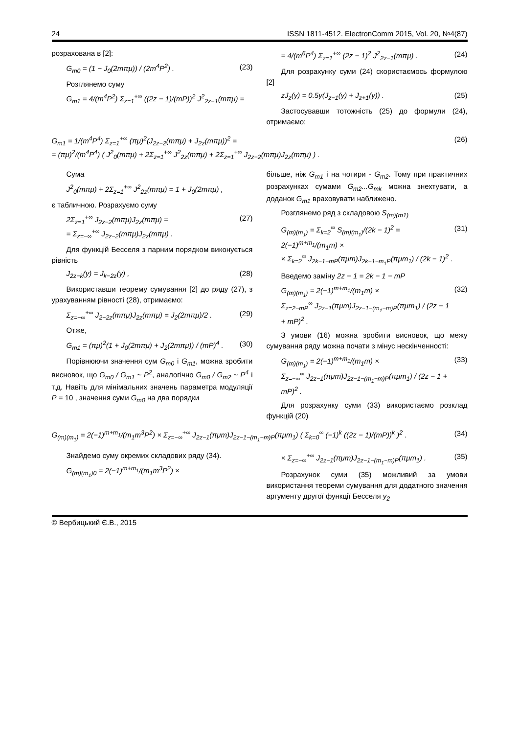24 ISSN 1811-4512. ElectronComm 2015, Vol. 20, №4(87)
розрахована в [2]:
G<sub>m0</sub> = (1 − J<sub>0</sub>(2mπμ)) / (2m<sup>4</sup>P<sup>2</sup>) . (23)
Розглянемо суму
G<sub>m1</sub> = 4/(m<sup>4</sup>P<sup>2</sup>) Σ<sub>z=1</sub><sup>+∞</sup> ((2z − 1)/(mP))<sup>2</sup> J<sup>2</sup><sub>2z−1</sub>(mπμ) =
= 4/(m<sup>6</sup>P<sup>4</sup>) Σ<sub>z=1</sub><sup>+∞</sup> (2z − 1)<sup>2</sup> J<sup>2</sup><sub>2z−1</sub>(mπμ) . (24)
Для розрахунку суми (24) скористаємось формулою [2]
zJ<sub>z</sub>(y) = 0.5y(J<sub>z−1</sub>(y) + J<sub>z+1</sub>(y)) . (25)
Застосувавши тотожність (25) до формули (24), отримаємо:
G<sub>m1</sub> = 1/(m<sup>4</sup>P<sup>4</sup>) Σ<sub>z=1</sub><sup>+∞</sup> (πμ)<sup>2</sup>(J<sub>2z−2</sub>(mπμ) + J<sub>2z</sub>(mπμ))<sup>2</sup> =
= (πμ)<sup>2</sup>/(m<sup>4</sup>P<sup>4</sup>) ( J<sup>2</sup><sub>0</sub>(mπμ) + 2Σ<sub>z=1</sub><sup>+∞</sup> J<sup>2</sup><sub>2z</sub>(mπμ) + 2Σ<sub>z=1</sub><sup>+∞</sup> J<sub>2z−2</sub>(mπμ)J<sub>2z</sub>(mπμ) ) . (26)
Сума
J<sup>2</sup><sub>0</sub>(mπμ) + 2Σ<sub>z=1</sub><sup>+∞</sup> J<sup>2</sup><sub>2z</sub>(mπμ) = 1 + J<sub>0</sub>(2mπμ) ,
є табличною. Розрахуємо суму
2Σ<sub>z=1</sub><sup>+∞</sup> J<sub>2z−2</sub>(mπμ)J<sub>2z</sub>(mπμ) =
= Σ<sub>z=−∞</sub><sup>+∞</sup> J<sub>2z−2</sub>(mπμ)J<sub>2z</sub>(mπμ) . (27)
Для функцій Бесселя з парним порядком виконується рівність
J<sub>2z−k</sub>(y) = J<sub>k−2z</sub>(y) , (28)
Використавши теорему сумування [2] до ряду (27), з урахуванням рівності (28), отримаємо:
Σ<sub>z=−∞</sub><sup>+∞</sup> J<sub>2−2z</sub>(mπμ)J<sub>2z</sub>(mπμ) = J<sub>2</sub>(2mπμ)/2 . (29)
Отже,
G<sub>m1</sub> = (πμ)<sup>2</sup>(1 + J<sub>0</sub>(2mπμ) + J<sub>2</sub>(2mπμ)) / (mP)<sup>4</sup> . (30)
Порівнюючи значення сум G<sub>m0</sub> і G<sub>m1</sub>, можна зробити висновок, що G<sub>m0</sub> / G<sub>m1</sub> ~ P<sup>2</sup>, аналогічно G<sub>m0</sub> / G<sub>m2</sub> ~ P<sup>4</sup> і т.д. Навіть для мінімальних значень параметра модуляції P = 10 , значення суми G<sub>m0</sub> на два порядки
більше, ніж G<sub>m1</sub> і на чотири - G<sub>m2</sub>. Тому при практичних розрахунках сумами G<sub>m2</sub>...G<sub>mk</sub> можна знехтувати, а доданок G<sub>m1</sub> враховувати наближено.
Розглянемо ряд з складовою S<sub>(m)(m1)</sub>
G<sub>(m)(m<sub>1</sub>)</sub> = Σ<sub>k=2</sub><sup>∞</sup> S<sub>(m)(m<sub>1</sub>)</sub>/(2k − 1)<sup>2</sup> = 2(−1)<sup>m+m<sub>1</sub></sup>/(m<sub>1</sub>m) ×
× Σ<sub>k=2</sub><sup>∞</sup> J<sub>2k−1−mP</sub>(πμm)J<sub>2k−1−m<sub>1</sub>P</sub>(πμm<sub>1</sub>) / (2k − 1)<sup>2</sup> . (31)
Введемо заміну 2z − 1 = 2k − 1 − mP
G<sub>(m)(m<sub>1</sub>)</sub> = 2(−1)<sup>m+m<sub>1</sub></sup>/(m<sub>1</sub>m) ×
Σ<sub>z=2−mP</sub><sup>∞</sup> J<sub>2z−1</sub>(πμm)J<sub>2z−1−(m<sub>1</sub>−m)P</sub>(πμm<sub>1</sub>) / (2z − 1 + mP)<sup>2</sup> . (32)
З умови (16) можна зробити висновок, що межу сумування ряду можна почати з мінус нескінченності:
G<sub>(m)(m<sub>1</sub>)</sub> = 2(−1)<sup>m+m<sub>1</sub></sup>/(m<sub>1</sub>m) ×
Σ<sub>z=−∞</sub><sup>∞</sup> J<sub>2z−1</sub>(πμm)J<sub>2z−1−(m<sub>1</sub>−m)P</sub>(πμm<sub>1</sub>) / (2z − 1 + mP)<sup>2</sup> . (33)
Для розрахунку суми (33) використаємо розклад функцій (20)
G<sub>(m)(m<sub>1</sub>)</sub> = 2(−1)<sup>m+m<sub>1</sub></sup>/(m<sub>1</sub>m<sup>3</sup>P<sup>2</sup>) × Σ<sub>z=−∞</sub><sup>+∞</sup> J<sub>2z−1</sub>(πμm)J<sub>2z−1−(m<sub>1</sub>−m)P</sub>(πμm<sub>1</sub>) ( Σ<sub>k=0</sub><sup>∞</sup> (−1)<sup>k</sup> ((2z − 1)/(mP))<sup>k</sup> )<sup>2</sup> . (34)
Знайдемо суму окремих складових ряду (34).
G<sub>(m)(m<sub>1</sub>)0</sub> = 2(−1)<sup>m+m<sub>1</sub></sup>/(m<sub>1</sub>m<sup>3</sup>P<sup>2</sup>) ×
× Σ<sub>z=−∞</sub><sup>+∞</sup> J<sub>2z−1</sub>(πμm)J<sub>2z−1−(m<sub>1</sub>−m)P</sub>(πμm<sub>1</sub>) . (35)
Розрахунок суми (35) можливий за умови використання теореми сумування для додатного значення аргументу другої функції Бесселя y<sub>2</sub>
© Вербицький Є.В., 2015